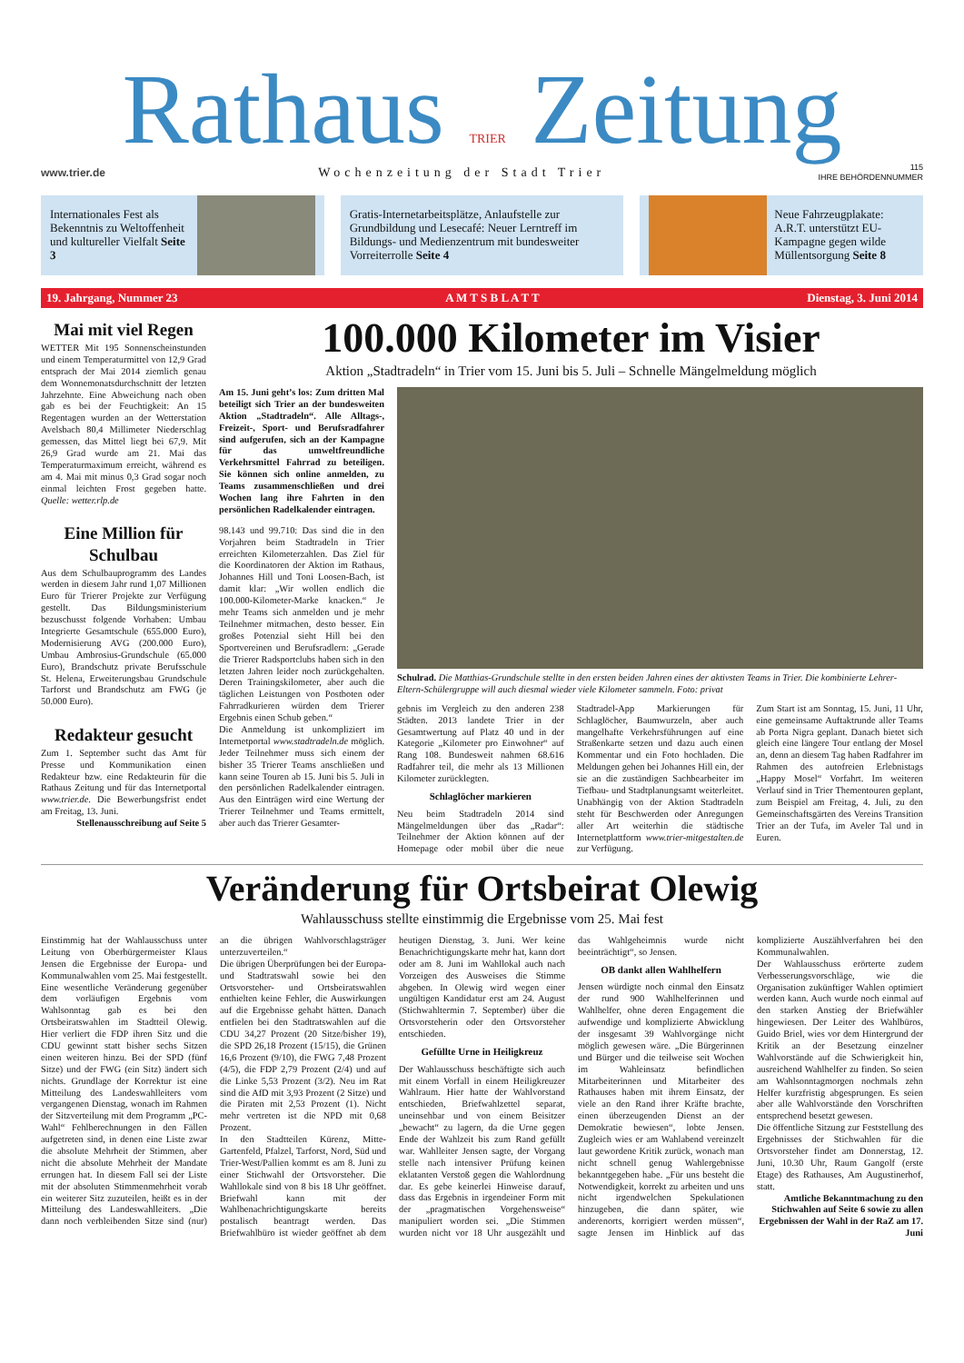Rathaus TRIER Zeitung
www.trier.de Wochenzeitung der Stadt Trier 115
IHRE BEHÖRDENNUMMER
Internationales Fest als Bekenntnis zu Weltoffenheit und kultureller Vielfalt Seite 3
Gratis-Internetarbeitsplätze, Anlaufstelle zur Grundbildung und Lesecafé: Neuer Lerntreff im Bildungs- und Medienzentrum mit bundesweiter Vorreiterrolle Seite 4
Neue Fahrzeugplakate: A.R.T. unterstützt EU-Kampagne gegen wilde Müllentsorgung Seite 8
19. Jahrgang, Nummer 23 A M T S B L A T T Dienstag, 3. Juni 2014
Mai mit viel Regen
WETTER Mit 195 Sonnenscheinstunden und einem Temperaturmittel von 12,9 Grad entsprach der Mai 2014 ziemlich genau dem Wonnemonatsdurchschnitt der letzten Jahrzehnte. Eine Abweichung nach oben gab es bei der Feuchtigkeit: An 15 Regentagen wurden an der Wetterstation Avelsbach 80,4 Millimeter Niederschlag gemessen, das Mittel liegt bei 67,9. Mit 26,9 Grad wurde am 21. Mai das Temperaturmaximum erreicht, während es am 4. Mai mit minus 0,3 Grad sogar noch einmal leichten Frost gegeben hatte. Quelle: wetter.rlp.de
Eine Million für Schulbau
Aus dem Schulbauprogramm des Landes werden in diesem Jahr rund 1,07 Millionen Euro für Trierer Projekte zur Verfügung gestellt. Das Bildungsministerium bezuschusst folgende Vorhaben: Umbau Integrierte Gesamtschule (655.000 Euro), Modernisierung AVG (200.000 Euro), Umbau Ambrosius-Grundschule (65.000 Euro), Brandschutz private Berufsschule St. Helena, Erweiterungsbau Grundschule Tarforst und Brandschutz am FWG (je 50.000 Euro).
Redakteur gesucht
Zum 1. September sucht das Amt für Presse und Kommunikation einen Redakteur bzw. eine Redakteurin für die Rathaus Zeitung und für das Internetportal www.trier.de. Die Bewerbungsfrist endet am Freitag, 13. Juni.
Stellenausschreibung auf Seite 5
100.000 Kilometer im Visier
Aktion „Stadtradeln“ in Trier vom 15. Juni bis 5. Juli – Schnelle Mängelmeldung möglich
Am 15. Juni geht’s los: Zum dritten Mal beteiligt sich Trier an der bundesweiten Aktion „Stadtradeln“. Alle Alltags-, Freizeit-, Sport- und Berufsradfahrer sind aufgerufen, sich an der Kampagne für das umweltfreundliche Verkehrsmittel Fahrrad zu beteiligen. Sie können sich online anmelden, zu Teams zusammenschließen und drei Wochen lang ihre Fahrten in den persönlichen Radelkalender eintragen.
98.143 und 99.710: Das sind die in den Vorjahren beim Stadtradeln in Trier erreichten Kilometerzahlen. Das Ziel für die Koordinatoren der Aktion im Rathaus, Johannes Hill und Toni Loosen-Bach, ist damit klar: „Wir wollen endlich die 100.000-Kilometer-Marke knacken.“ Je mehr Teams sich anmelden und je mehr Teilnehmer mitmachen, desto besser. Ein großes Potenzial sieht Hill bei den Sportvereinen und Berufsradlern: „Gerade die Trierer Radsportclubs haben sich in den letzten Jahren leider noch zurückgehalten. Deren Trainingskilometer, aber auch die täglichen Leistungen von Postboten oder Fahrradkurieren würden dem Trierer Ergebnis einen Schub geben.“
Die Anmeldung ist unkompliziert im Internetportal www.stadtradeln.de möglich. Jeder Teilnehmer muss sich einem der bisher 35 Trierer Teams anschließen und kann seine Touren ab 15. Juni bis 5. Juli in den persönlichen Radelkalender eintragen. Aus den Einträgen wird eine Wertung der Trierer Teilnehmer und Teams ermittelt, aber auch das Trierer Gesamter-
Schulrad. Die Matthias-Grundschule stellte in den ersten beiden Jahren eines der aktivsten Teams in Trier. Die kombinierte Lehrer-Eltern-Schülergruppe will auch diesmal wieder viele Kilometer sammeln. Foto: privat
gebnis im Vergleich zu den anderen 238 Städten. 2013 landete Trier in der Gesamtwertung auf Platz 40 und in der Kategorie „Kilometer pro Einwohner“ auf Rang 108. Bundesweit nahmen 68.616 Radfahrer teil, die mehr als 13 Millionen Kilometer zurücklegten.
Schlaglöcher markieren
Neu beim Stadtradeln 2014 sind Mängelmeldungen über das „Radar“: Teilnehmer der Aktion können auf der Homepage oder mobil über die neue Stadtradel-App Markierungen für Schlaglöcher, Baumwurzeln, aber auch mangelhafte Verkehrsführungen auf eine Straßenkarte setzen und dazu auch einen Kommentar und ein Foto hochladen. Die Meldungen gehen bei Johannes Hill ein, der sie an die zuständigen Sachbearbeiter im Tiefbau- und Stadtplanungsamt weiterleitet. Unabhängig von der Aktion Stadtradeln steht für Beschwerden oder Anregungen aller Art weiterhin die städtische Internetplattform www.trier-mitgestalten.de zur Verfügung.
Zum Start ist am Sonntag, 15. Juni, 11 Uhr, eine gemeinsame Auftaktrunde aller Teams ab Porta Nigra geplant. Danach bietet sich gleich eine längere Tour entlang der Mosel an, denn an diesem Tag haben Radfahrer im Rahmen des autofreien Erlebnistags „Happy Mosel“ Vorfahrt. Im weiteren Verlauf sind in Trier Thementouren geplant, zum Beispiel am Freitag, 4. Juli, zu den Gemeinschaftsgärten des Vereins Transition Trier an der Tufa, im Aveler Tal und in Euren.
Veränderung für Ortsbeirat Olewig
Wahlausschuss stellte einstimmig die Ergebnisse vom 25. Mai fest
Einstimmig hat der Wahlausschuss unter Leitung von Oberbürgermeister Klaus Jensen die Ergebnisse der Europa- und Kommunalwahlen vom 25. Mai festgestellt. Eine wesentliche Veränderung gegenüber dem vorläufigen Ergebnis vom Wahlsonntag gab es bei den Ortsbeiratswahlen im Stadtteil Olewig. Hier verliert die FDP ihren Sitz und die CDU gewinnt statt bisher sechs Sitzen einen weiteren hinzu. Bei der SPD (fünf Sitze) und der FWG (ein Sitz) ändert sich nichts. Grundlage der Korrektur ist eine Mitteilung des Landeswahlleiters vom vergangenen Dienstag, wonach im Rahmen der Sitzverteilung mit dem Programm „PC-Wahl“ Fehlberechnungen in den Fällen aufgetreten sind, in denen eine Liste zwar die absolute Mehrheit der Stimmen, aber nicht die absolute Mehrheit der Mandate errungen hat. In diesem Fall sei der Liste mit der absoluten Stimmenmehrheit vorab ein weiterer Sitz zuzuteilen, heißt es in der Mitteilung des Landeswahlleiters. „Die dann noch verbleibenden Sitze sind (nur) an die übrigen Wahlvorschlagsträger unterzuverteilen.“
Die übrigen Überprüfungen bei der Europa- und Stadtratswahl sowie bei den Ortsvorsteher- und Ortsbeiratswahlen enthielten keine Fehler, die Auswirkungen auf die Ergebnisse gehabt hätten. Danach entfielen bei den Stadtratswahlen auf die CDU 34,27 Prozent (20 Sitze/bisher 19), die SPD 26,18 Prozent (15/15), die Grünen 16,6 Prozent (9/10), die FWG 7,48 Prozent (4/5), die FDP 2,79 Prozent (2/4) und auf die Linke 5,53 Prozent (3/2). Neu im Rat sind die AfD mit 3,93 Prozent (2 Sitze) und die Piraten mit 2,53 Prozent (1). Nicht mehr vertreten ist die NPD mit 0,68 Prozent.
In den Stadtteilen Kürenz, Mitte-Gartenfeld, Pfalzel, Tarforst, Nord, Süd und Trier-West/Pallien kommt es am 8. Juni zu einer Stichwahl der Ortsvorsteher. Die Wahllokale sind von 8 bis 18 Uhr geöffnet. Briefwahl kann mit der Wahlbenachrichtigungskarte bereits postalisch beantragt werden. Das Briefwahlbüro ist wieder geöffnet ab dem heutigen Dienstag, 3. Juni. Wer keine Benachrichtigungskarte mehr hat, kann dort oder am 8. Juni im Wahllokal auch nach Vorzeigen des Ausweises die Stimme abgeben. In Olewig wird wegen einer ungültigen Kandidatur erst am 24. August (Stichwahltermin 7. September) über die Ortsvorsteherin oder den Ortsvorsteher entschieden.
Gefüllte Urne in Heiligkreuz
Der Wahlausschuss beschäftigte sich auch mit einem Vorfall in einem Heiligkreuzer Wahlraum. Hier hatte der Wahlvorstand entschieden, Briefwahlzettel separat, uneinsehbar und von einem Beisitzer „bewacht“ zu lagern, da die Urne gegen Ende der Wahlzeit bis zum Rand gefüllt war. Wahlleiter Jensen sagte, der Vorgang stelle nach intensiver Prüfung keinen eklatanten Verstoß gegen die Wahlordnung dar. Es gebe keinerlei Hinweise darauf, dass das Ergebnis in irgendeiner Form mit der „pragmatischen Vorgehensweise“ manipuliert worden sei. „Die Stimmen wurden nicht vor 18 Uhr ausgezählt und das Wahlgeheimnis wurde nicht beeinträchtigt“, so Jensen.
OB dankt allen Wahlhelfern
Jensen würdigte noch einmal den Einsatz der rund 900 Wahlhelferinnen und Wahlhelfer, ohne deren Engagement die aufwendige und komplizierte Abwicklung der insgesamt 39 Wahlvorgänge nicht möglich gewesen wäre. „Die Bürgerinnen und Bürger und die teilweise seit Wochen im Wahleinsatz befindlichen Mitarbeiterinnen und Mitarbeiter des Rathauses haben mit ihrem Einsatz, der viele an den Rand ihrer Kräfte brachte, einen überzeugenden Dienst an der Demokratie bewiesen“, lobte Jensen. Zugleich wies er am Wahlabend vereinzelt laut gewordene Kritik zurück, wonach man nicht schnell genug Wahlergebnisse bekanntgegeben habe. „Für uns besteht die Notwendigkeit, korrekt zu arbeiten und uns nicht irgendwelchen Spekulationen hinzugeben, die dann später, wie anderenorts, korrigiert werden müssen“, sagte Jensen im Hinblick auf das komplizierte Auszählverfahren bei den Kommunalwahlen.
Der Wahlausschuss erörterte zudem Verbesserungsvorschläge, wie die Organisation zukünftiger Wahlen optimiert werden kann. Auch wurde noch einmal auf den starken Anstieg der Briefwähler hingewiesen. Der Leiter des Wahlbüros, Guido Briel, wies vor dem Hintergrund der Kritik an der Besetzung einzelner Wahlvorstände auf die Schwierigkeit hin, ausreichend Wahlhelfer zu finden. So seien am Wahlsonntagmorgen nochmals zehn Helfer kurzfristig abgesprungen. Es seien aber alle Wahlvorstände den Vorschriften entsprechend besetzt gewesen.
Die öffentliche Sitzung zur Feststellung des Ergebnisses der Stichwahlen für die Ortsvorsteher findet am Donnerstag, 12. Juni, 10.30 Uhr, Raum Gangolf (erste Etage) des Rathauses, Am Augustinerhof, statt.
Amtliche Bekanntmachung zu den Stichwahlen auf Seite 6 sowie zu allen Ergebnissen der Wahl in der RaZ am 17. Juni